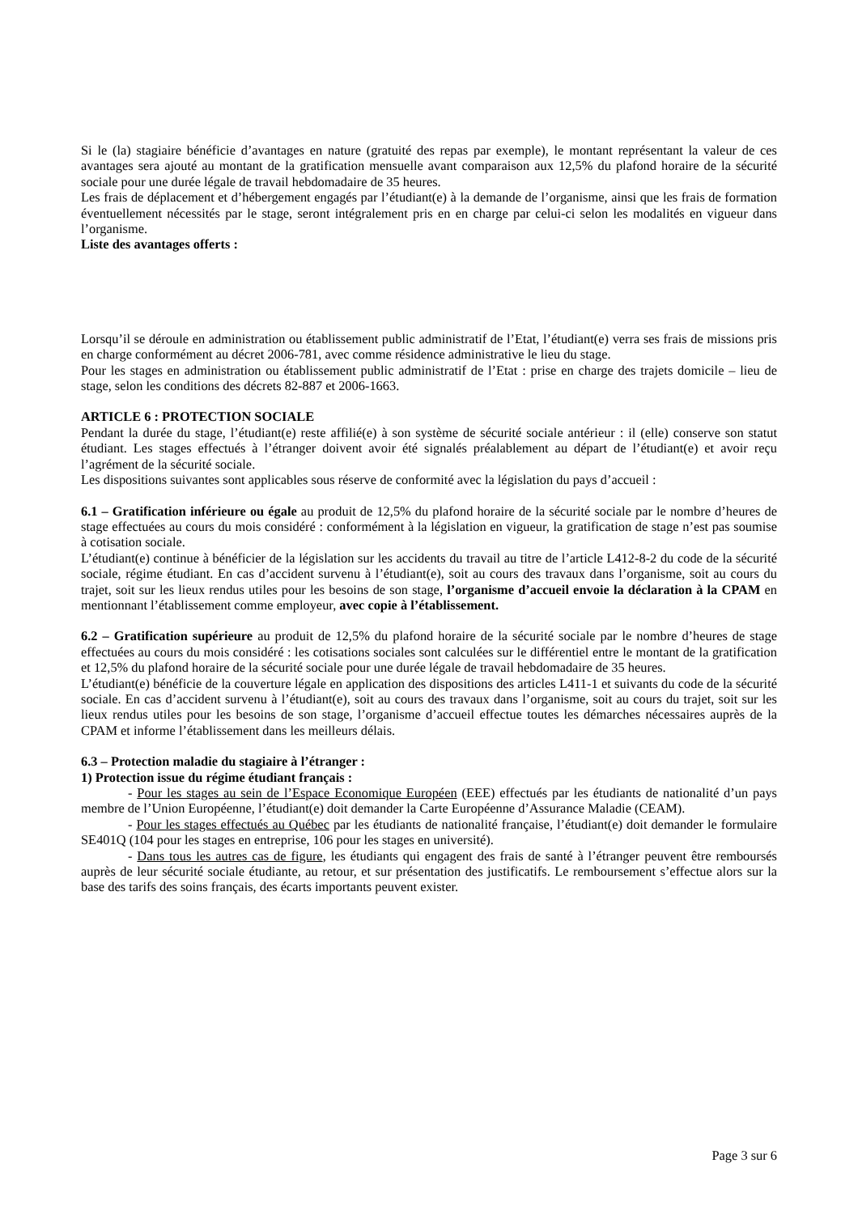Si le (la) stagiaire bénéficie d’avantages en nature (gratuité des repas par exemple), le montant représentant la valeur de ces avantages sera ajouté au montant de la gratification mensuelle avant comparaison aux 12,5% du plafond horaire de la sécurité sociale pour une durée légale de travail hebdomadaire de 35 heures.
Les frais de déplacement et d’hébergement engagés par l’étudiant(e) à la demande de l’organisme, ainsi que les frais de formation éventuellement nécessités par le stage, seront intégralement pris en en charge par celui-ci selon les modalités en vigueur dans l’organisme.
Liste des avantages offerts :
Lorsqu’il se déroule en administration ou établissement public administratif de l’Etat, l’étudiant(e) verra ses frais de missions pris en charge conformément au décret 2006-781, avec comme résidence administrative le lieu du stage.
Pour les stages en administration ou établissement public administratif de l’Etat : prise en charge des trajets domicile – lieu de stage, selon les conditions des décrets 82-887 et 2006-1663.
ARTICLE 6 : PROTECTION SOCIALE
Pendant la durée du stage, l’étudiant(e) reste affilié(e) à son système de sécurité sociale antérieur : il (elle) conserve son statut étudiant. Les stages effectués à l’étranger doivent avoir été signalés préalablement au départ de l’étudiant(e) et avoir reçu l’agrément de la sécurité sociale.
Les dispositions suivantes sont applicables sous réserve de conformité avec la législation du pays d’accueil :
6.1 – Gratification inférieure ou égale au produit de 12,5% du plafond horaire de la sécurité sociale par le nombre d’heures de stage effectuées au cours du mois considéré : conformément à la législation en vigueur, la gratification de stage n’est pas soumise à cotisation sociale.
L’étudiant(e) continue à bénéficier de la législation sur les accidents du travail au titre de l’article L412-8-2 du code de la sécurité sociale, régime étudiant. En cas d’accident survenu à l’étudiant(e), soit au cours des travaux dans l’organisme, soit au cours du trajet, soit sur les lieux rendus utiles pour les besoins de son stage, l’organisme d’accueil envoie la déclaration à la CPAM en mentionnant l’établissement comme employeur, avec copie à l’établissement.
6.2 – Gratification supérieure au produit de 12,5% du plafond horaire de la sécurité sociale par le nombre d’heures de stage effectuées au cours du mois considéré : les cotisations sociales sont calculées sur le différentiel entre le montant de la gratification et 12,5% du plafond horaire de la sécurité sociale pour une durée légale de travail hebdomadaire de 35 heures.
L’étudiant(e) bénéficie de la couverture légale en application des dispositions des articles L411-1 et suivants du code de la sécurité sociale. En cas d’accident survenu à l’étudiant(e), soit au cours des travaux dans l’organisme, soit au cours du trajet, soit sur les lieux rendus utiles pour les besoins de son stage, l’organisme d’accueil effectue toutes les démarches nécessaires auprès de la CPAM et informe l’établissement dans les meilleurs délais.
6.3 – Protection maladie du stagiaire à l’étranger :
1) Protection issue du régime étudiant français :
- Pour les stages au sein de l’Espace Economique Européen (EEE) effectués par les étudiants de nationalité d’un pays membre de l’Union Européenne, l’étudiant(e) doit demander la Carte Européenne d’Assurance Maladie (CEAM).
- Pour les stages effectués au Québec par les étudiants de nationalité française, l’étudiant(e) doit demander le formulaire SE401Q (104 pour les stages en entreprise, 106 pour les stages en université).
- Dans tous les autres cas de figure, les étudiants qui engagent des frais de santé à l’étranger peuvent être remboursés auprès de leur sécurité sociale étudiante, au retour, et sur présentation des justificatifs. Le remboursement s’effectue alors sur la base des tarifs des soins français, des écarts importants peuvent exister.
Page 3 sur 6